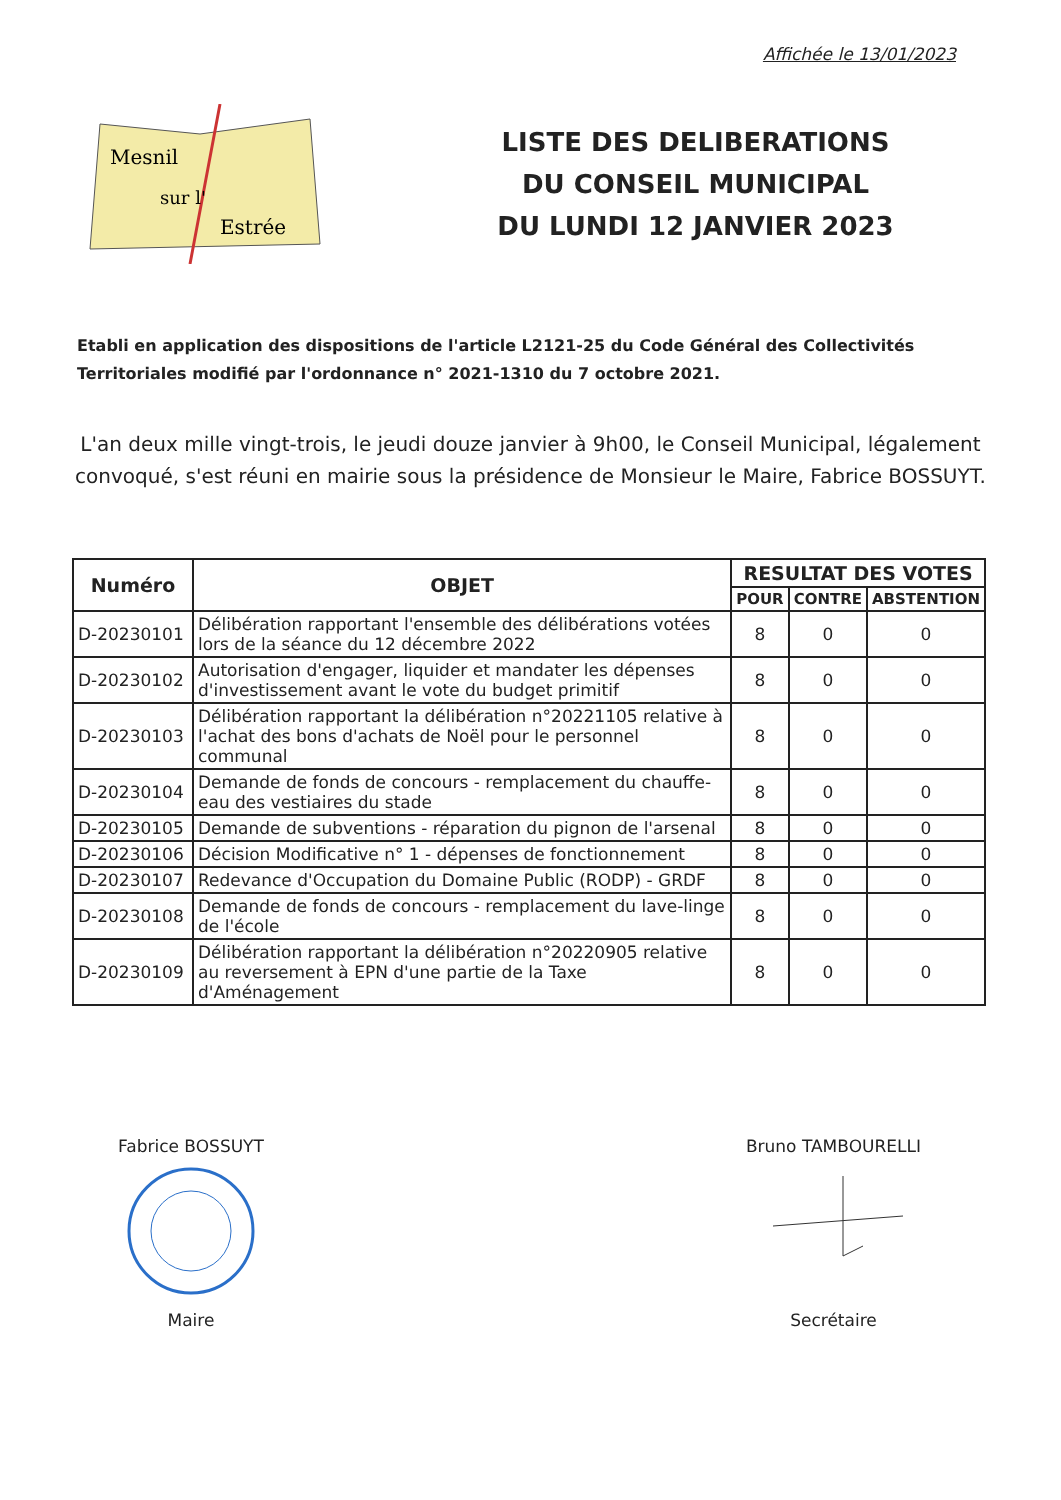Affichée le 13/01/2023
Mesnil
sur l'
Estrée
LISTE DES DELIBERATIONS
DU CONSEIL MUNICIPAL
DU LUNDI 12 JANVIER 2023
Etabli en application des dispositions de l'article L2121-25 du Code Général des Collectivités Territoriales modifié par l'ordonnance n° 2021-1310 du 7 octobre 2021.
L'an deux mille vingt-trois, le jeudi douze janvier à 9h00, le Conseil Municipal, légalement convoqué, s'est réuni en mairie sous la présidence de Monsieur le Maire, Fabrice BOSSUYT.
| Numéro | OBJET | RESULTAT DES VOTES | | |
| --- | --- | --- | --- | --- |
| | | POUR | CONTRE | ABSTENTION |
| D-20230101 | Délibération rapportant l'ensemble des délibérations votées lors de la séance du 12 décembre 2022 | 8 | 0 | 0 |
| D-20230102 | Autorisation d'engager, liquider et mandater les dépenses d'investissement avant le vote du budget primitif | 8 | 0 | 0 |
| D-20230103 | Délibération rapportant la délibération n°20221105 relative à l'achat des bons d'achats de Noël pour le personnel communal | 8 | 0 | 0 |
| D-20230104 | Demande de fonds de concours - remplacement du chauffe-eau des vestiaires du stade | 8 | 0 | 0 |
| D-20230105 | Demande de subventions - réparation du pignon de l'arsenal | 8 | 0 | 0 |
| D-20230106 | Décision Modificative n° 1 - dépenses de fonctionnement | 8 | 0 | 0 |
| D-20230107 | Redevance d'Occupation du Domaine Public (RODP) - GRDF | 8 | 0 | 0 |
| D-20230108 | Demande de fonds de concours - remplacement du lave-linge de l'école | 8 | 0 | 0 |
| D-20230109 | Délibération rapportant la délibération n°20220905 relative au reversement à EPN d'une partie de la Taxe d'Aménagement | 8 | 0 | 0 |
Fabrice BOSSUYT
Maire
Bruno TAMBOURELLI
Secrétaire